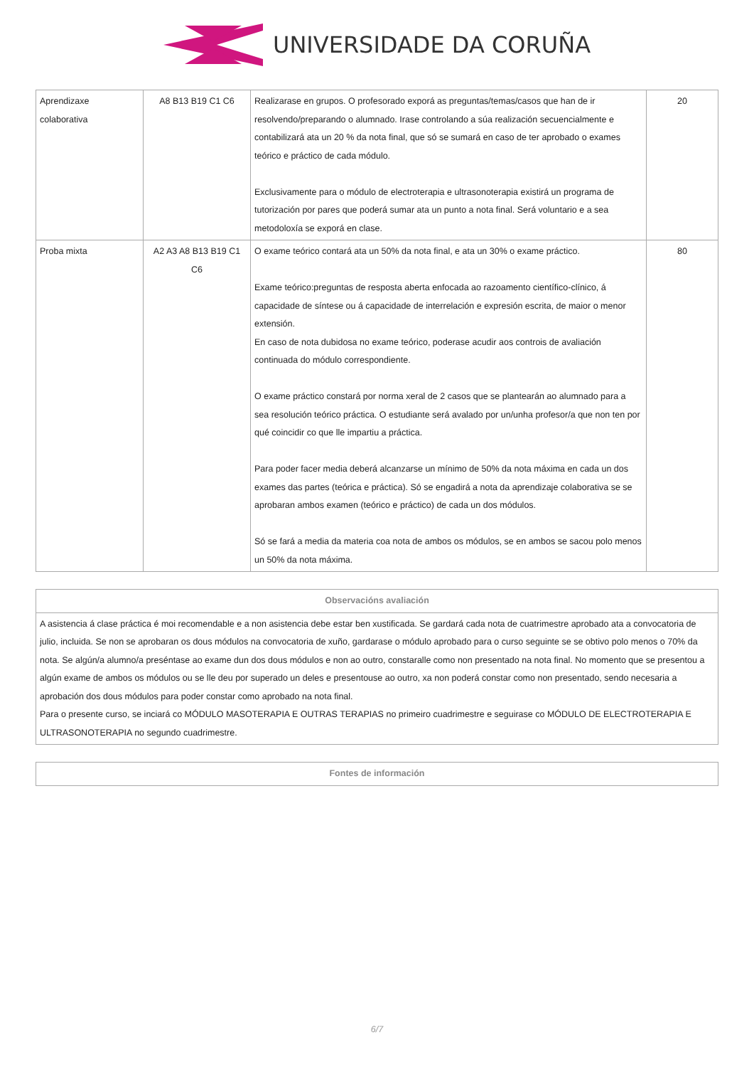UNIVERSIDADE DA CORUÑA
| Aprendizaxe colaborativa | A8 B13 B19 C1 C6 | Realizarase en grupos. O profesorado exporá as preguntas/temas/casos que han de ir resolvendo/preparando o alumnado. Irase controlando a súa realización secuencialmente e contabilizará ata un 20 % da nota final, que só se sumará en caso de ter aprobado o exames teórico e práctico de cada módulo. Exclusivamente para o módulo de electroterapia e ultrasonoterapia existirá un programa de tutorización por pares que poderá sumar ata un punto a nota final. Será voluntario e a sea metodoloxía se exporá en clase. | 20 |
| Proba mixta | A2 A3 A8 B13 B19 C1 C6 | O exame teórico contará ata un 50% da nota final, e ata un 30% o exame práctico. Exame teórico:preguntas de resposta aberta enfocada ao razoamento científico-clínico, á capacidade de síntese ou á capacidade de interrelación e expresión escrita, de maior o menor extensión. En caso de nota dubidosa no exame teórico, poderase acudir aos controis de avaliación continuada do módulo correspondiente. O exame práctico constará por norma xeral de 2 casos que se plantearán ao alumnado para a sea resolución teórico práctica. O estudiante será avalado por un/unha profesor/a que non ten por qué coincidir co que lle impartiu a práctica. Para poder facer media deberá alcanzarse un mínimo de 50% da nota máxima en cada un dos exames das partes (teórica e práctica). Só se engadirá a nota da aprendizaje colaborativa se se aprobaran ambos examen (teórico e práctico) de cada un dos módulos. Só se fará a media da materia coa nota de ambos os módulos, se en ambos se sacou polo menos un 50% da nota máxima. | 80 |
| Observacións avaliación |
| --- |
| A asistencia á clase práctica é moi recomendable e a non asistencia debe estar ben xustificada. Se gardará cada nota de cuatrimestre aprobado ata a convocatoria de julio, incluida. Se non se aprobaran os dous módulos na convocatoria de xuño, gardarase o módulo aprobado para o curso seguinte se se obtivo polo menos o 70% da nota. Se algún/a alumno/a preséntase ao exame dun dos dous módulos e non ao outro, constaralle como non presentado na nota final. No momento que se presentou a algún exame de ambos os módulos ou se lle deu por superado un deles e presentouse ao outro, xa non poderá constar como non presentado, sendo necesaria a aprobación dos dous módulos para poder constar como aprobado na nota final. Para o presente curso, se inciará co MÓDULO MASOTERAPIA E OUTRAS TERAPIAS no primeiro cuadrimestre e seguirase co MÓDULO DE ELECTROTERAPIA E ULTRASONOTERAPIA no segundo cuadrimestre. |
| Fontes de información |
| --- |
6/7